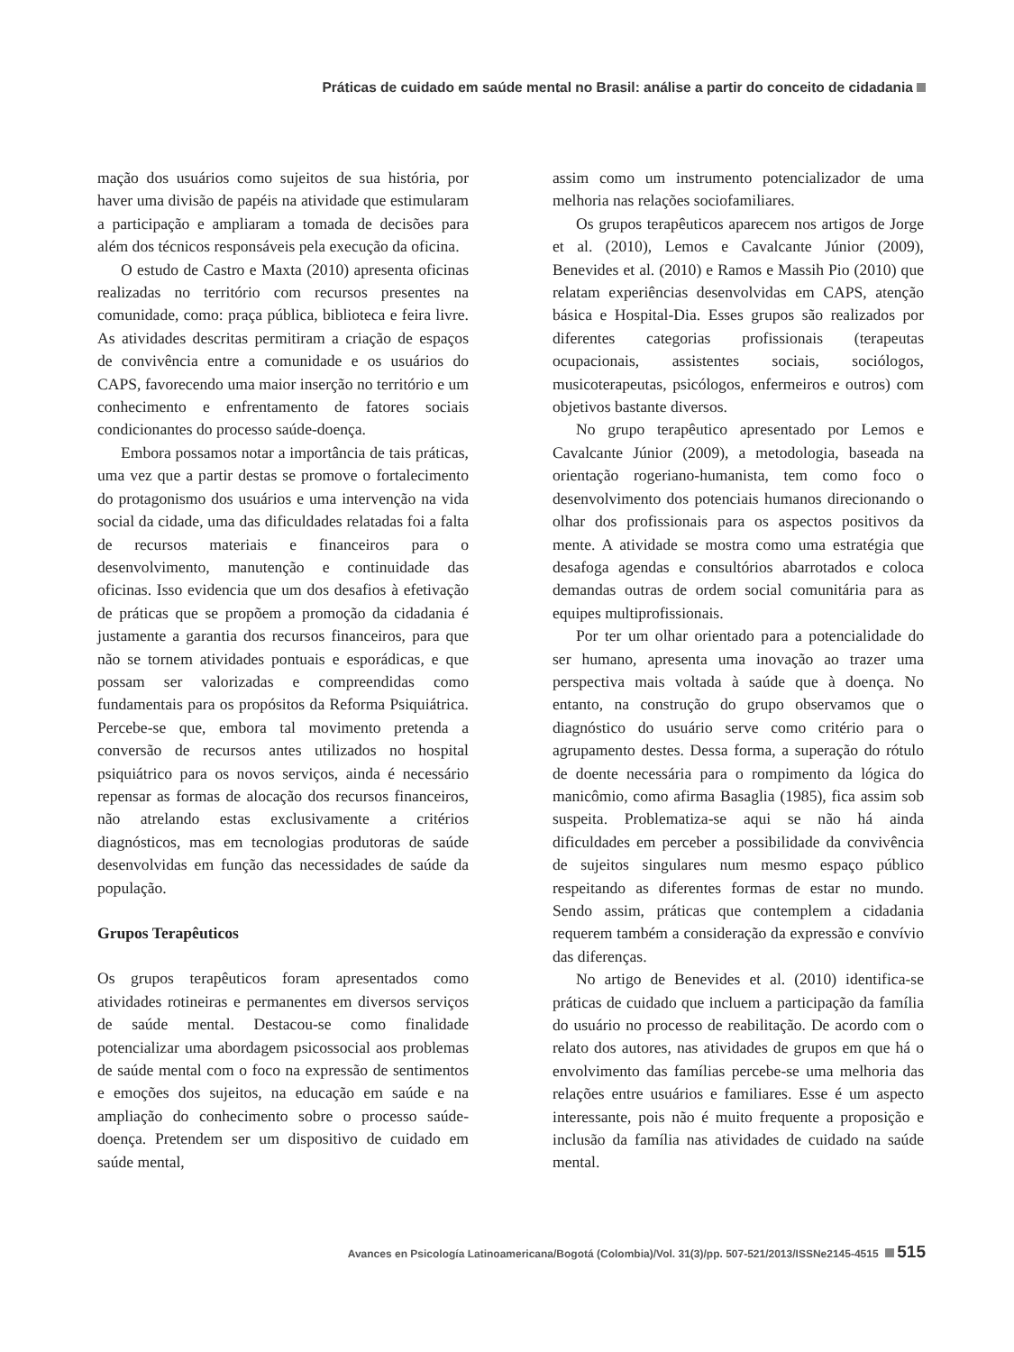Práticas de cuidado em saúde mental no Brasil: análise a partir do conceito de cidadania
mação dos usuários como sujeitos de sua história, por haver uma divisão de papéis na atividade que estimularam a participação e ampliaram a tomada de decisões para além dos técnicos responsáveis pela execução da oficina.
O estudo de Castro e Maxta (2010) apresenta oficinas realizadas no território com recursos presentes na comunidade, como: praça pública, biblioteca e feira livre. As atividades descritas permitiram a criação de espaços de convivência entre a comunidade e os usuários do CAPS, favorecendo uma maior inserção no território e um conhecimento e enfrentamento de fatores sociais condicionantes do processo saúde-doença.
Embora possamos notar a importância de tais práticas, uma vez que a partir destas se promove o fortalecimento do protagonismo dos usuários e uma intervenção na vida social da cidade, uma das dificuldades relatadas foi a falta de recursos materiais e financeiros para o desenvolvimento, manutenção e continuidade das oficinas. Isso evidencia que um dos desafios à efetivação de práticas que se propõem a promoção da cidadania é justamente a garantia dos recursos financeiros, para que não se tornem atividades pontuais e esporádicas, e que possam ser valorizadas e compreendidas como fundamentais para os propósitos da Reforma Psiquiátrica. Percebe-se que, embora tal movimento pretenda a conversão de recursos antes utilizados no hospital psiquiátrico para os novos serviços, ainda é necessário repensar as formas de alocação dos recursos financeiros, não atrelando estas exclusivamente a critérios diagnósticos, mas em tecnologias produtoras de saúde desenvolvidas em função das necessidades de saúde da população.
Grupos Terapêuticos
Os grupos terapêuticos foram apresentados como atividades rotineiras e permanentes em diversos serviços de saúde mental. Destacou-se como finalidade potencializar uma abordagem psicossocial aos problemas de saúde mental com o foco na expressão de sentimentos e emoções dos sujeitos, na educação em saúde e na ampliação do conhecimento sobre o processo saúde-doença. Pretendem ser um dispositivo de cuidado em saúde mental,
assim como um instrumento potencializador de uma melhoria nas relações sociofamiliares.
Os grupos terapêuticos aparecem nos artigos de Jorge et al. (2010), Lemos e Cavalcante Júnior (2009), Benevides et al. (2010) e Ramos e Massih Pio (2010) que relatam experiências desenvolvidas em CAPS, atenção básica e Hospital-Dia. Esses grupos são realizados por diferentes categorias profissionais (terapeutas ocupacionais, assistentes sociais, sociólogos, musicoterapeutas, psicólogos, enfermeiros e outros) com objetivos bastante diversos.
No grupo terapêutico apresentado por Lemos e Cavalcante Júnior (2009), a metodologia, baseada na orientação rogeriano-humanista, tem como foco o desenvolvimento dos potenciais humanos direcionando o olhar dos profissionais para os aspectos positivos da mente. A atividade se mostra como uma estratégia que desafoga agendas e consultórios abarrotados e coloca demandas outras de ordem social comunitária para as equipes multiprofissionais.
Por ter um olhar orientado para a potencialidade do ser humano, apresenta uma inovação ao trazer uma perspectiva mais voltada à saúde que à doença. No entanto, na construção do grupo observamos que o diagnóstico do usuário serve como critério para o agrupamento destes. Dessa forma, a superação do rótulo de doente necessária para o rompimento da lógica do manicômio, como afirma Basaglia (1985), fica assim sob suspeita. Problematiza-se aqui se não há ainda dificuldades em perceber a possibilidade da convivência de sujeitos singulares num mesmo espaço público respeitando as diferentes formas de estar no mundo. Sendo assim, práticas que contemplem a cidadania requerem também a consideração da expressão e convívio das diferenças.
No artigo de Benevides et al. (2010) identifica-se práticas de cuidado que incluem a participação da família do usuário no processo de reabilitação. De acordo com o relato dos autores, nas atividades de grupos em que há o envolvimento das famílias percebe-se uma melhoria das relações entre usuários e familiares. Esse é um aspecto interessante, pois não é muito frequente a proposição e inclusão da família nas atividades de cuidado na saúde mental.
Avances en Psicología Latinoamericana/Bogotá (Colombia)/Vol. 31(3)/pp. 507-521/2013/ISSNe2145-4515 515